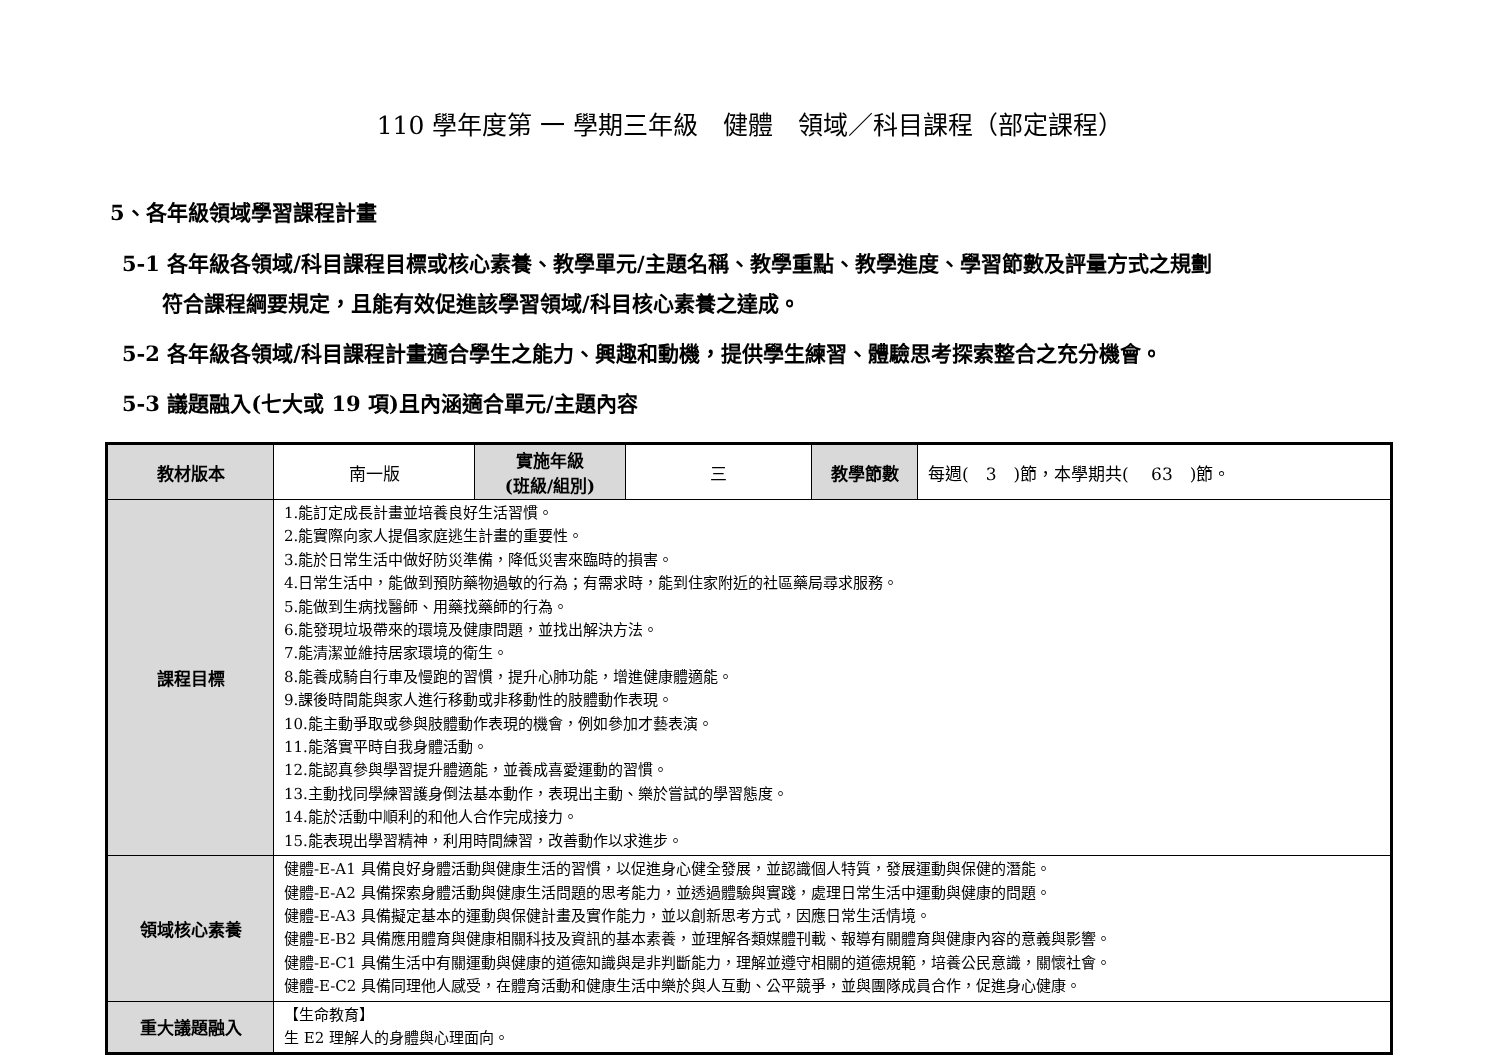110 學年度第 一 學期三年級　健體　領域／科目課程（部定課程）
5、各年級領域學習課程計畫
5-1 各年級各領域/科目課程目標或核心素養、教學單元/主題名稱、教學重點、教學進度、學習節數及評量方式之規劃
符合課程綱要規定，且能有效促進該學習領域/科目核心素養之達成。
5-2 各年級各領域/科目課程計畫適合學生之能力、興趣和動機，提供學生練習、體驗思考探索整合之充分機會。
5-3 議題融入(七大或 19 項)且內涵適合單元/主題內容
| 教材版本 | 南一版 | 實施年級 (班級/組別) | 三 | 教學節數 | 每週( 3 )節，本學期共( 63 )節。 |
| 課程目標 | 1.能訂定成長計畫並培養良好生活習慣。 2.能實際向家人提倡家庭逃生計畫的重要性。 3.能於日常生活中做好防災準備，降低災害來臨時的損害。 4.日常生活中，能做到預防藥物過敏的行為；有需求時，能到住家附近的社區藥局尋求服務。 5.能做到生病找醫師、用藥找藥師的行為。 6.能發現垃圾帶來的環境及健康問題，並找出解決方法。 7.能清潔並維持居家環境的衛生。 8.能養成騎自行車及慢跑的習慣，提升心肺功能，增進健康體適能。 9.課後時間能與家人進行移動或非移動性的肢體動作表現。 10.能主動爭取或參與肢體動作表現的機會，例如參加才藝表演。 11.能落實平時自我身體活動。 12.能認真參與學習提升體適能，並養成喜愛運動的習慣。 13.主動找同學練習護身倒法基本動作，表現出主動、樂於嘗試的學習態度。 14.能於活動中順利的和他人合作完成接力。 15.能表現出學習精神，利用時間練習，改善動作以求進步。 | | | | |
| 領域核心素養 | 健體-E-A1 具備良好身體活動與健康生活的習慣，以促進身心健全發展，並認識個人特質，發展運動與保健的潛能。 健體-E-A2 具備探索身體活動與健康生活問題的思考能力，並透過體驗與實踐，處理日常生活中運動與健康的問題。 健體-E-A3 具備擬定基本的運動與保健計畫及實作能力，並以創新思考方式，因應日常生活情境。 健體-E-B2 具備應用體育與健康相關科技及資訊的基本素養，並理解各類媒體刊載、報導有關體育與健康內容的意義與影響。 健體-E-C1 具備生活中有關運動與健康的道德知識與是非判斷能力，理解並遵守相關的道德規範，培養公民意識，關懷社會。 健體-E-C2 具備同理他人感受，在體育活動和健康生活中樂於與人互動、公平競爭，並與團隊成員合作，促進身心健康。 | | | | |
| 重大議題融入 | 【生命教育】 生 E2 理解人的身體與心理面向。 | | | | |